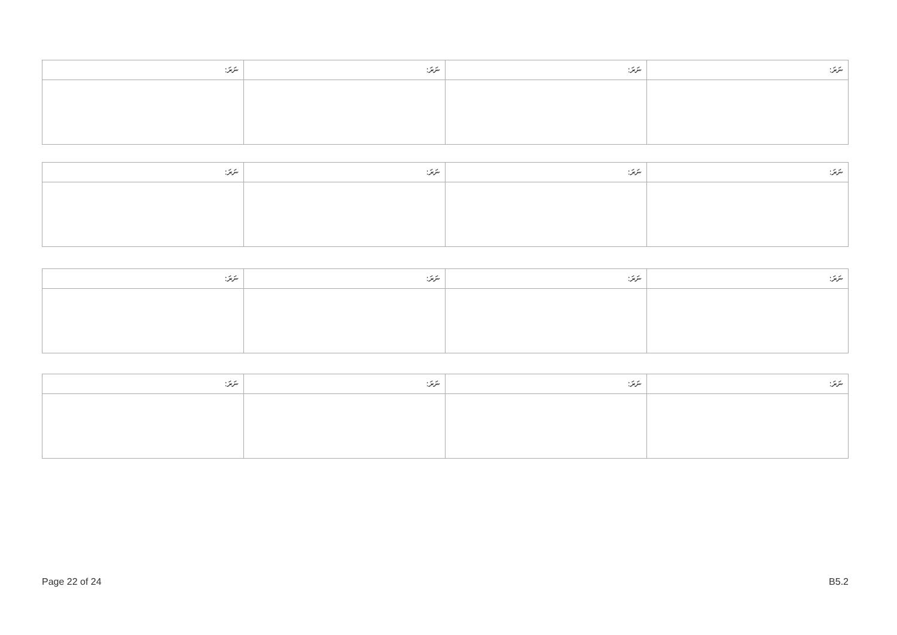| ނަރަ: | ނަރަ: | ނަރަ: | ނަރަ: |
| --- | --- | --- | --- |
| ނަރަ: | ނަރަ: | ނަރަ: | ނަރަ: |
| --- | --- | --- | --- |
| ނަރަ: | ނަރަ: | ނަރަ: | ނަރަ: |
| --- | --- | --- | --- |
| ނަރަ: | ނަރަ: | ނަރަ: | ނަރަ: |
| --- | --- | --- | --- |
Page 22 of 24 B5.2